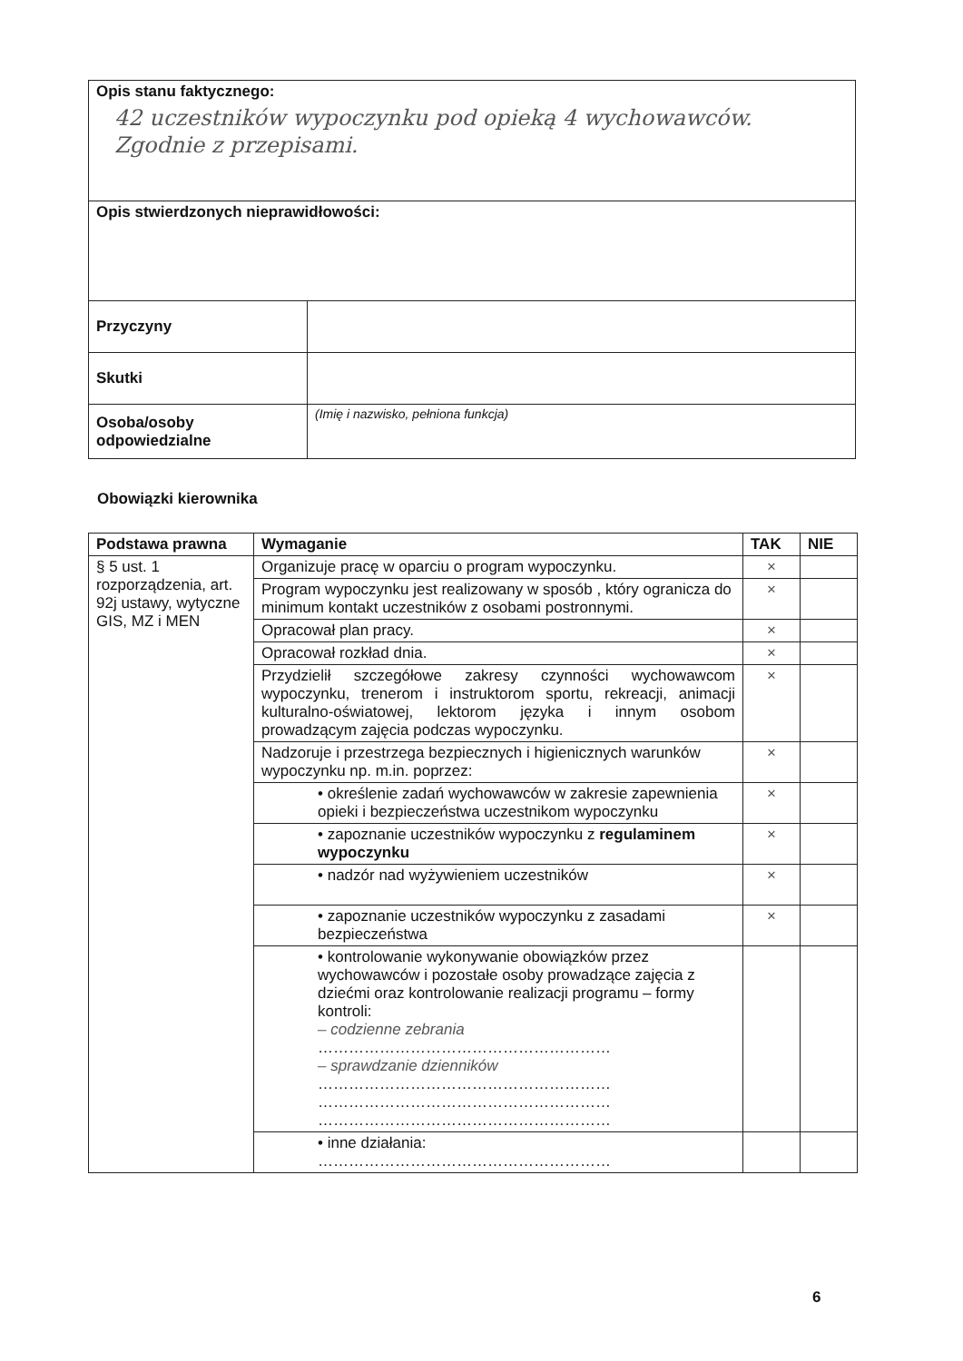| Opis stanu faktycznego: 42 uczestników wypoczynku pod opieką 4 wychowawców. Zgodnie z przepisami. | |
| Opis stwierdzonych nieprawidłowości: | |
| Przyczyny | |
| Skutki | |
| Osoba/osoby odpowiedzialne | (Imię i nazwisko, pełniona funkcja) |
Obowiązki kierownika
| Podstawa prawna | Wymaganie | TAK | NIE |
| --- | --- | --- | --- |
| § 5 ust. 1 rozporządzenia, art. 92j ustawy, wytyczne GIS, MZ i MEN | Organizuje pracę w oparciu o program wypoczynku. | × | |
| | Program wypoczynku jest realizowany w sposób , który ogranicza do minimum kontakt uczestników z osobami postronnymi. | × | |
| | Opracował plan pracy. | × | |
| | Opracował rozkład dnia. | × | |
| | Przydzielił szczegółowe zakresy czynności wychowawcom wypoczynku, trenerom i instruktorom sportu, rekreacji, animacji kulturalno-oświatowej, lektorom języka i innym osobom prowadzącym zajęcia podczas wypoczynku. | × | |
| | Nadzoruje i przestrzega bezpiecznych i higienicznych warunków wypoczynku np. m.in. poprzez: | × | |
| | • określenie zadań wychowawców w zakresie zapewnienia opieki i bezpieczeństwa uczestnikom wypoczynku | × | |
| | • zapoznanie uczestników wypoczynku z regulaminem wypoczynku | × | |
| | • nadzór nad wyżywieniem uczestników | × | |
| | • zapoznanie uczestników wypoczynku z zasadami bezpieczeństwa | × | |
| | • kontrolowanie wykonywanie obowiązków przez wychowawców i pozostałe osoby prowadzące zajęcia z dziećmi oraz kontrolowanie realizacji programu – formy kontroli: – codzienne zebrania ………………………………………………… – sprawdzanie dzienników ………………………………………………… ………………………………………………… ………………………………………………… | | |
| | • inne działania: ………………………………………………… | | |
6